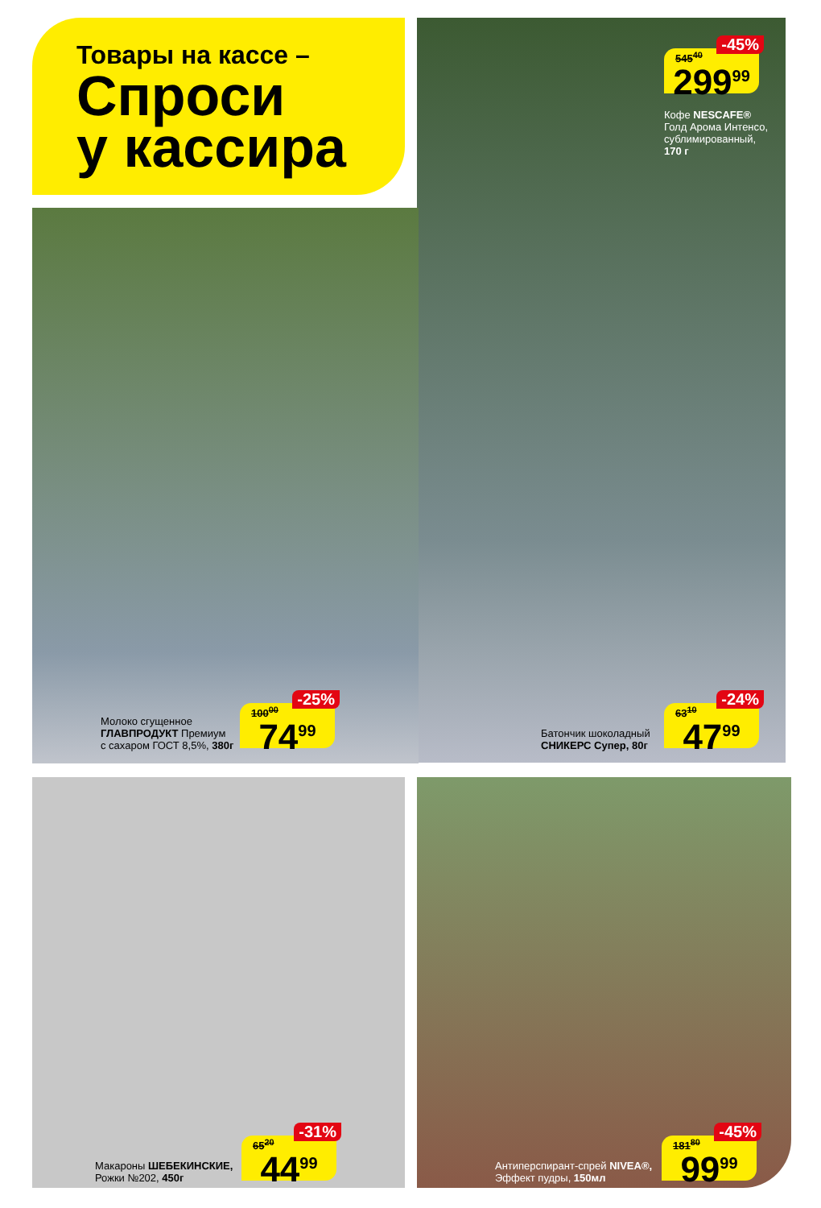Товары на кассе –
Спроси
у кассира
545<sup>40</sup>
-45%
299<sup>99</sup>
Кофе NESCAFE®
Голд Арома Интенсо,
сублимированный,
170 г
Молоко сгущенное
ГЛАВПРОДУКТ Премиум
с сахаром ГОСТ 8,5%, 380г
100<sup>00</sup>
-25%
74<sup>99</sup>
Батончик шоколадный
СНИКЕРС Супер, 80г
63<sup>10</sup>
-24%
47<sup>99</sup>
Макароны ШЕБЕКИНСКИЕ,
Рожки №202, 450г
65<sup>20</sup>
-31%
44<sup>99</sup>
Антиперспирант-спрей NIVEA®,
Эффект пудры, 150мл
181<sup>80</sup>
-45%
99<sup>99</sup>